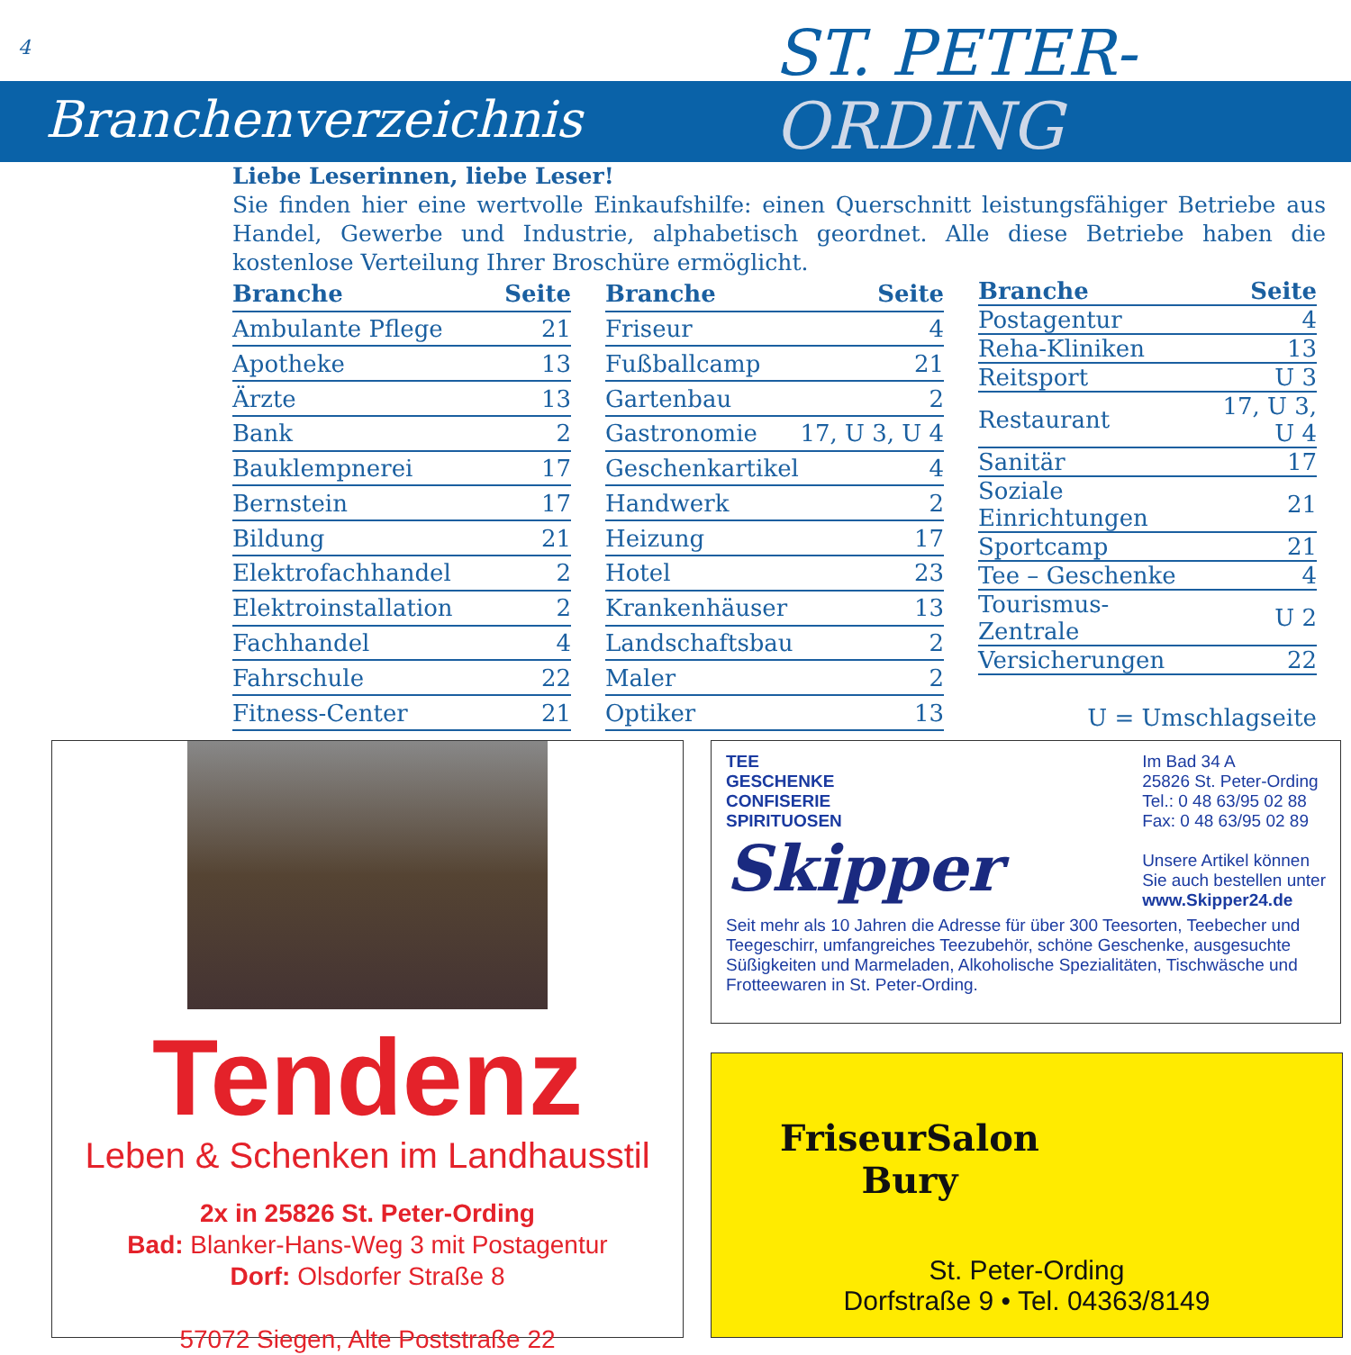4 ST. PETER-
Branchenverzeichnis ORDING
Liebe Leserinnen, liebe Leser!
Sie finden hier eine wertvolle Einkaufshilfe: einen Querschnitt leistungsfähiger Betriebe aus Handel, Gewerbe und Industrie, alphabetisch geordnet. Alle diese Betriebe haben die kostenlose Verteilung Ihrer Broschüre ermöglicht.
| Branche | Seite |
| --- | --- |
| Ambulante Pflege | 21 |
| Apotheke | 13 |
| Ärzte | 13 |
| Bank | 2 |
| Bauklempnerei | 17 |
| Bernstein | 17 |
| Bildung | 21 |
| Elektrofachhandel | 2 |
| Elektroinstallation | 2 |
| Fachhandel | 4 |
| Fahrschule | 22 |
| Fitness-Center | 21 |
| Branche | Seite |
| --- | --- |
| Friseur | 4 |
| Fußballcamp | 21 |
| Gartenbau | 2 |
| Gastronomie | 17, U 3, U 4 |
| Geschenkartikel | 4 |
| Handwerk | 2 |
| Heizung | 17 |
| Hotel | 23 |
| Krankenhäuser | 13 |
| Landschaftsbau | 2 |
| Maler | 2 |
| Optiker | 13 |
| Branche | Seite |
| --- | --- |
| Postagentur | 4 |
| Reha-Kliniken | 13 |
| Reitsport | U 3 |
| Restaurant | 17, U 3, U 4 |
| Sanitär | 17 |
| Soziale Einrichtungen | 21 |
| Sportcamp | 21 |
| Tee – Geschenke | 4 |
| Tourismus-Zentrale | U 2 |
| Versicherungen | 22 |
| U = Umschlagseite | |
Tendenz
Leben & Schenken im Landhausstil
2x in 25826 St. Peter-Ording
Bad: Blanker-Hans-Weg 3 mit Postagentur
Dorf: Olsdorfer Straße 8
57072 Siegen, Alte Poststraße 22
TEE
GESCHENKE
CONFISERIE
SPIRITUOSEN
Skipper
Im Bad 34 A
25826 St. Peter-Ording
Tel.: 0 48 63/95 02 88
Fax: 0 48 63/95 02 89
Unsere Artikel können
Sie auch bestellen unter
www.Skipper24.de
Seit mehr als 10 Jahren die Adresse für über 300 Teesorten, Teebecher und Teegeschirr, umfangreiches Teezubehör, schöne Geschenke, ausgesuchte Süßigkeiten und Marmeladen, Alkoholische Spezialitäten, Tischwäsche und Frotteewaren in St. Peter-Ording.
FriseurSalon
Bury
St. Peter-Ording
Dorfstraße 9 • Tel. 04363/8149